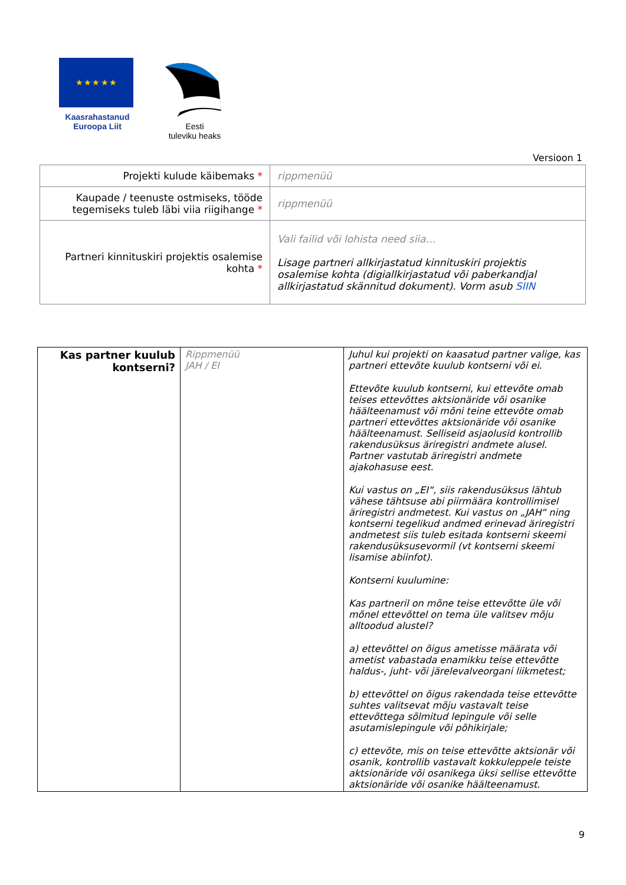★ ★ ★ ★ ★
Kaasrahastanud
Euroopa Liit
Eesti
tuleviku heaks
Versioon 1
| Projekti kulude käibemaks * | rippmenüü |
| Kaupade / teenuste ostmiseks, tööde tegemiseks tuleb läbi viia riigihange * | rippmenüü |
| Partneri kinnituskiri projektis osalemise kohta * | Vali failid või lohista need siia… Lisage partneri allkirjastatud kinnituskiri projektis osalemise kohta (digiallkirjastatud või paberkandjal allkirjastatud skännitud dokument). Vorm asub SIIN |
| Kas partner kuulub kontserni? | Rippmenüü JAH / EI | Juhul kui projekti on kaasatud partner valige, kas partneri ettevõte kuulub kontserni või ei. Ettevõte kuulub kontserni, kui ettevõte omab teises ettevõttes aktsionäride või osanike häälteenamust või mõni teine ettevõte omab partneri ettevõttes aktsionäride või osanike häälteenamust. Selliseid asjaolusid kontrollib rakendusüksus äriregistri andmete alusel. Partner vastutab äriregistri andmete ajakohasuse eest. Kui vastus on „EI“, siis rakendusüksus lähtub vähese tähtsuse abi piirmäära kontrollimisel äriregistri andmetest. Kui vastus on „JAH“ ning kontserni tegelikud andmed erinevad äriregistri andmetest siis tuleb esitada kontserni skeemi rakendusüksusevormil (vt kontserni skeemi lisamise abiinfot). Kontserni kuulumine: Kas partneril on mõne teise ettevõtte üle või mõnel ettevõttel on tema üle valitsev mõju alltoodud alustel? a) ettevõttel on õigus ametisse määrata või ametist vabastada enamikku teise ettevõtte haldus-, juht- või järelevalveorgani liikmetest; b) ettevõttel on õigus rakendada teise ettevõtte suhtes valitsevat mõju vastavalt teise ettevõttega sõlmitud lepingule või selle asutamislepingule või põhikirjale; c) ettevõte, mis on teise ettevõtte aktsionär või osanik, kontrollib vastavalt kokkuleppele teiste aktsionäride või osanikega üksi sellise ettevõtte aktsionäride või osanike häälteenamust. |
9